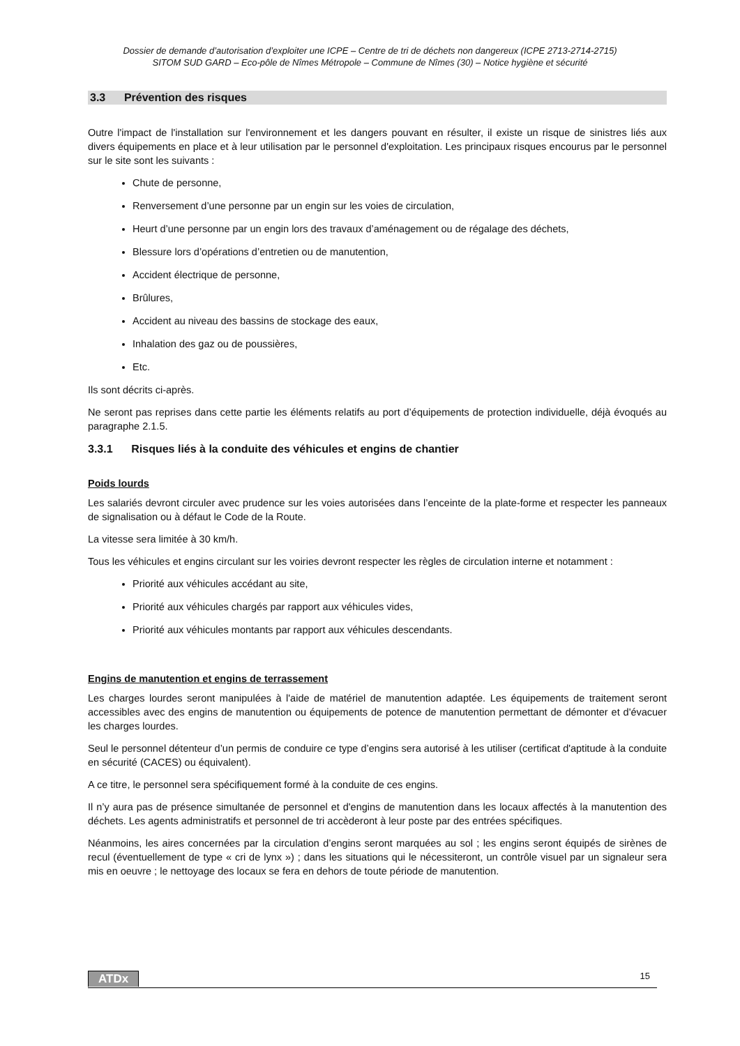Dossier de demande d’autorisation d’exploiter une ICPE – Centre de tri de déchets non dangereux (ICPE 2713-2714-2715)
SITOM SUD GARD – Eco-pôle de Nîmes Métropole – Commune de Nîmes (30) – Notice hygiène et sécurité
3.3 Prévention des risques
Outre l'impact de l'installation sur l'environnement et les dangers pouvant en résulter, il existe un risque de sinistres liés aux divers équipements en place et à leur utilisation par le personnel d'exploitation. Les principaux risques encourus par le personnel sur le site sont les suivants :
Chute de personne,
Renversement d’une personne par un engin sur les voies de circulation,
Heurt d’une personne par un engin lors des travaux d’aménagement ou de régalage des déchets,
Blessure lors d’opérations d’entretien ou de manutention,
Accident électrique de personne,
Brûlures,
Accident au niveau des bassins de stockage des eaux,
Inhalation des gaz ou de poussières,
Etc.
Ils sont décrits ci-après.
Ne seront pas reprises dans cette partie les éléments relatifs au port d’équipements de protection individuelle, déjà évoqués au paragraphe 2.1.5.
3.3.1 Risques liés à la conduite des véhicules et engins de chantier
Poids lourds
Les salariés devront circuler avec prudence sur les voies autorisées dans l’enceinte de la plate-forme et respecter les panneaux de signalisation ou à défaut le Code de la Route.
La vitesse sera limitée à 30 km/h.
Tous les véhicules et engins circulant sur les voiries devront respecter les règles de circulation interne et notamment :
Priorité aux véhicules accédant au site,
Priorité aux véhicules chargés par rapport aux véhicules vides,
Priorité aux véhicules montants par rapport aux véhicules descendants.
Engins de manutention et engins de terrassement
Les charges lourdes seront manipulées à l'aide de matériel de manutention adaptée. Les équipements de traitement seront accessibles avec des engins de manutention ou équipements de potence de manutention permettant de démonter et d'évacuer les charges lourdes.
Seul le personnel détenteur d’un permis de conduire ce type d’engins sera autorisé à les utiliser (certificat d'aptitude à la conduite en sécurité (CACES) ou équivalent).
A ce titre, le personnel sera spécifiquement formé à la conduite de ces engins.
Il n’y aura pas de présence simultanée de personnel et d'engins de manutention dans les locaux affectés à la manutention des déchets. Les agents administratifs et personnel de tri accèderont à leur poste par des entrées spécifiques.
Néanmoins, les aires concernées par la circulation d’engins seront marquées au sol ; les engins seront équipés de sirènes de recul (éventuellement de type « cri de lynx ») ; dans les situations qui le nécessiteront, un contrôle visuel par un signaleur sera mis en oeuvre ; le nettoyage des locaux se fera en dehors de toute période de manutention.
ATDx 15